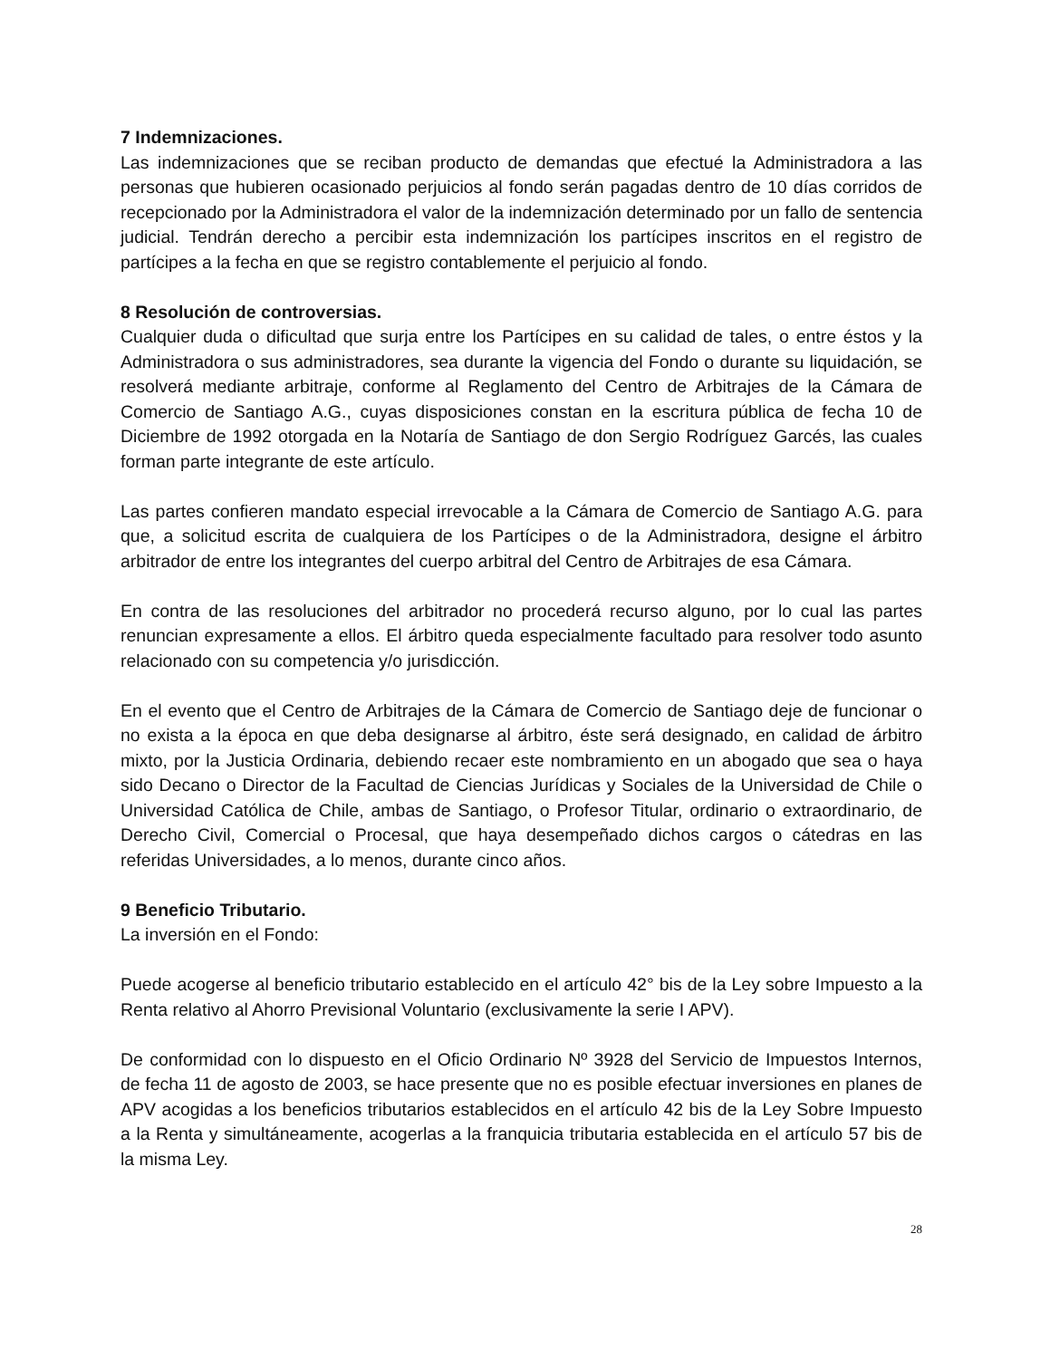7 Indemnizaciones.
Las indemnizaciones que se reciban producto de demandas que efectué la Administradora a las personas que hubieren ocasionado perjuicios al fondo serán pagadas dentro de 10 días corridos de recepcionado por la Administradora el valor de la indemnización determinado por un fallo de sentencia judicial. Tendrán derecho a percibir esta indemnización los partícipes inscritos en el registro de partícipes a la fecha en que se registro contablemente el perjuicio al fondo.
8 Resolución de controversias.
Cualquier duda o dificultad que surja entre los Partícipes en su calidad de tales, o entre éstos y la Administradora o sus administradores, sea durante la vigencia del Fondo o durante su liquidación, se resolverá mediante arbitraje, conforme al Reglamento del Centro de Arbitrajes de la Cámara de Comercio de Santiago A.G., cuyas disposiciones constan en la escritura pública de fecha 10 de Diciembre de 1992 otorgada en la Notaría de Santiago de don Sergio Rodríguez Garcés, las cuales forman parte integrante de este artículo.
Las partes confieren mandato especial irrevocable a la Cámara de Comercio de Santiago A.G. para que, a solicitud escrita de cualquiera de los Partícipes o de la Administradora, designe el árbitro arbitrador de entre los integrantes del cuerpo arbitral del Centro de Arbitrajes de esa Cámara.
En contra de las resoluciones del arbitrador no procederá recurso alguno, por lo cual las partes renuncian expresamente a ellos. El árbitro queda especialmente facultado para resolver todo asunto relacionado con su competencia y/o jurisdicción.
En el evento que el Centro de Arbitrajes de la Cámara de Comercio de Santiago deje de funcionar o no exista a la época en que deba designarse al árbitro, éste será designado, en calidad de árbitro mixto, por la Justicia Ordinaria, debiendo recaer este nombramiento en un abogado que sea o haya sido Decano o Director de la Facultad de Ciencias Jurídicas y Sociales de la Universidad de Chile o Universidad Católica de Chile, ambas de Santiago, o Profesor Titular, ordinario o extraordinario, de Derecho Civil, Comercial o Procesal, que haya desempeñado dichos cargos o cátedras en las referidas Universidades, a lo menos, durante cinco años.
9 Beneficio Tributario.
La inversión en el Fondo:
Puede acogerse al beneficio tributario establecido en el artículo 42° bis de la Ley sobre Impuesto a la Renta relativo al Ahorro Previsional Voluntario (exclusivamente la serie I APV).
De conformidad con lo dispuesto en el Oficio Ordinario Nº 3928 del Servicio de Impuestos Internos, de fecha 11 de agosto de 2003, se hace presente que no es posible efectuar inversiones en planes de APV acogidas a los beneficios tributarios establecidos en el artículo 42 bis de la Ley Sobre Impuesto a la Renta y simultáneamente, acogerlas a la franquicia tributaria establecida en el artículo 57 bis de la misma Ley.
28